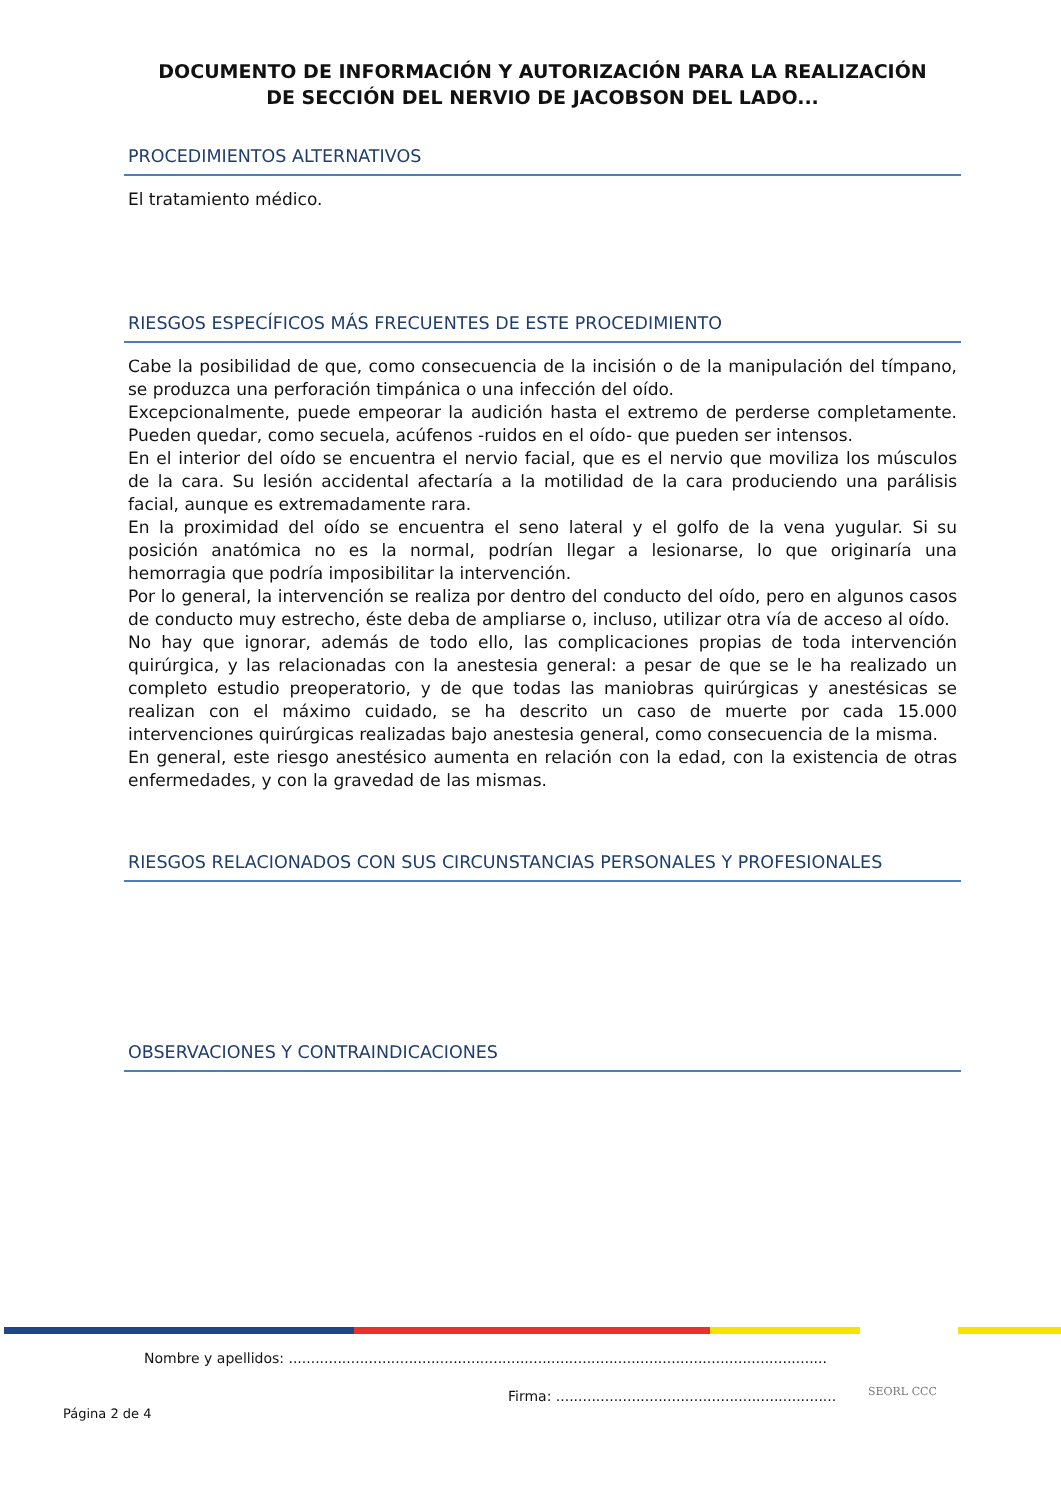DOCUMENTO DE INFORMACIÓN Y AUTORIZACIÓN PARA LA REALIZACIÓN
DE SECCIÓN DEL NERVIO DE JACOBSON DEL LADO...
PROCEDIMIENTOS ALTERNATIVOS
El tratamiento médico.
RIESGOS ESPECÍFICOS MÁS FRECUENTES DE ESTE PROCEDIMIENTO
Cabe la posibilidad de que, como consecuencia de la incisión o de la manipulación del tímpano, se produzca una perforación timpánica o una infección del oído.
Excepcionalmente, puede empeorar la audición hasta el extremo de perderse completamente. Pueden quedar, como secuela, acúfenos -ruidos en el oído- que pueden ser intensos.
En el interior del oído se encuentra el nervio facial, que es el nervio que moviliza los músculos de la cara. Su lesión accidental afectaría a la motilidad de la cara produciendo una parálisis facial, aunque es extremadamente rara.
En la proximidad del oído se encuentra el seno lateral y el golfo de la vena yugular. Si su posición anatómica no es la normal, podrían llegar a lesionarse, lo que originaría una hemorragia que podría imposibilitar la intervención.
Por lo general, la intervención se realiza por dentro del conducto del oído, pero en algunos casos de conducto muy estrecho, éste deba de ampliarse o, incluso, utilizar otra vía de acceso al oído.
No hay que ignorar, además de todo ello, las complicaciones propias de toda intervención quirúrgica, y las relacionadas con la anestesia general: a pesar de que se le ha realizado un completo estudio preoperatorio, y de que todas las maniobras quirúrgicas y anestésicas se realizan con el máximo cuidado, se ha descrito un caso de muerte por cada 15.000 intervenciones quirúrgicas realizadas bajo anestesia general, como consecuencia de la misma.
En general, este riesgo anestésico aumenta en relación con la edad, con la existencia de otras enfermedades, y con la gravedad de las mismas.
RIESGOS RELACIONADOS CON SUS CIRCUNSTANCIAS PERSONALES Y PROFESIONALES
OBSERVACIONES Y CONTRAINDICACIONES
Nombre y apellidos: .........................................................................................................................
Firma: ...............................................................
Página 2 de 4
SEORL CCC